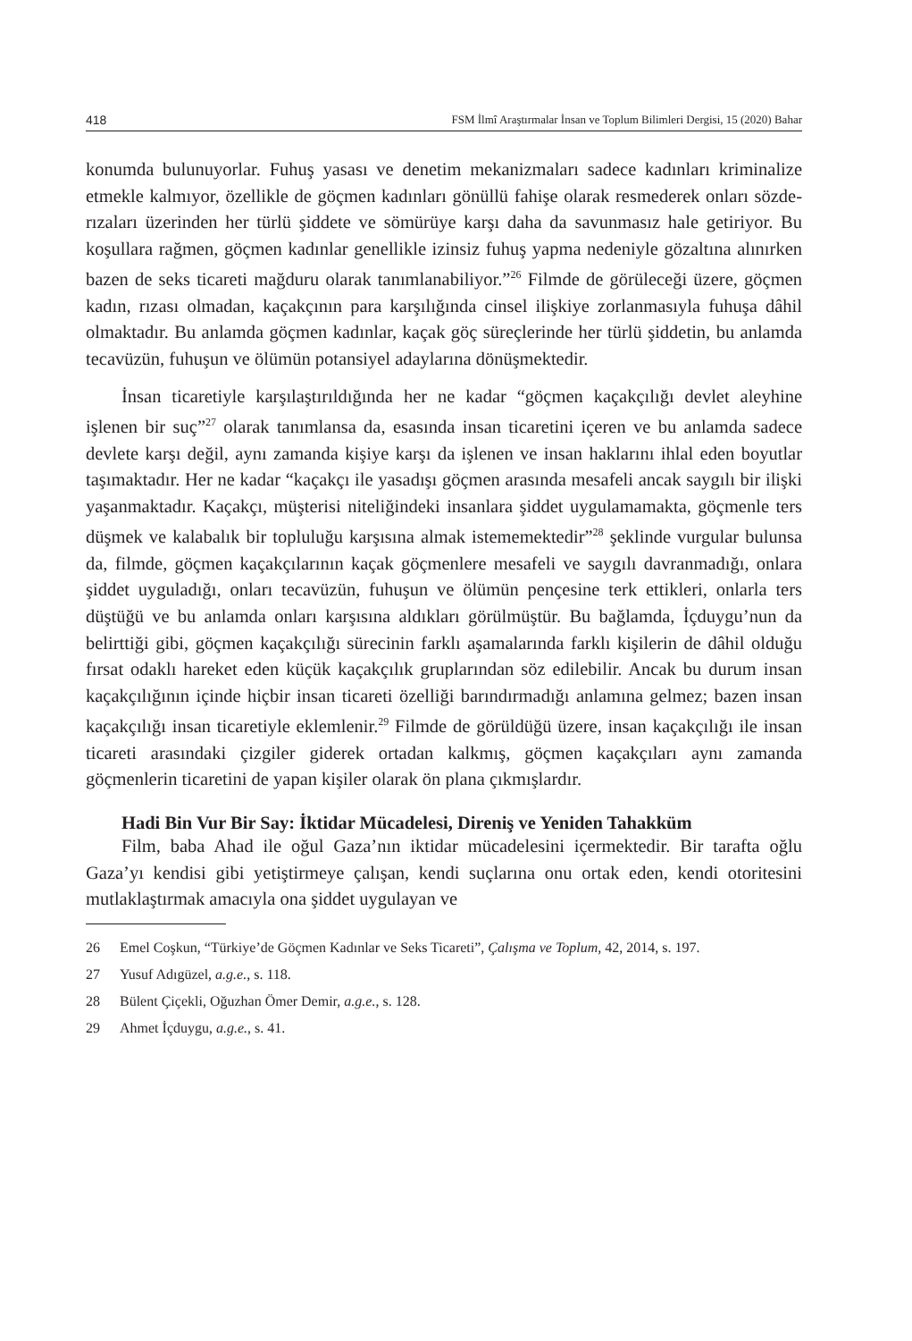418 FSM İlmî Araştırmalar İnsan ve Toplum Bilimleri Dergisi, 15 (2020) Bahar
konumda bulunuyorlar. Fuhuş yasası ve denetim mekanizmaları sadece kadınları kriminalize etmekle kalmıyor, özellikle de göçmen kadınları gönüllü fahişe olarak resmederek onları sözde-rızaları üzerinden her türlü şiddete ve sömürüye karşı daha da savunmasız hale getiriyor. Bu koşullara rağmen, göçmen kadınlar genellikle izinsiz fuhuş yapma nedeniyle gözaltına alınırken bazen de seks ticareti mağduru olarak tanımlanabiliyor.”<sup>26</sup> Filmde de görüleceği üzere, göçmen kadın, rızası olmadan, kaçakçının para karşılığında cinsel ilişkiye zorlanmasıyla fuhuşa dâhil olmaktadır. Bu anlamda göçmen kadınlar, kaçak göç süreçlerinde her türlü şiddetin, bu anlamda tecavüzün, fuhuşun ve ölümün potansiyel adaylarına dönüşmektedir.
İnsan ticaretiyle karşılaştırıldığında her ne kadar “göçmen kaçakçılığı devlet aleyhine işlenen bir suç”<sup>27</sup> olarak tanımlansa da, esasında insan ticaretini içeren ve bu anlamda sadece devlete karşı değil, aynı zamanda kişiye karşı da işlenen ve insan haklarını ihlal eden boyutlar taşımaktadır. Her ne kadar “kaçakçı ile yasadışı göçmen arasında mesafeli ancak saygılı bir ilişki yaşanmaktadır. Kaçakçı, müşterisi niteliğindeki insanlara şiddet uygulamamakta, göçmenle ters düşmek ve kalabalık bir topluluğu karşısına almak istememektedir”<sup>28</sup> şeklinde vurgular bulunsa da, filmde, göçmen kaçakçılarının kaçak göçmenlere mesafeli ve saygılı davranmadığı, onlara şiddet uyguladığı, onları tecavüzün, fuhuşun ve ölümün pençesine terk ettikleri, onlarla ters düştüğü ve bu anlamda onları karşısına aldıkları görülmüştür. Bu bağlamda, İçduygu’nun da belirttiği gibi, göçmen kaçakçılığı sürecinin farklı aşamalarında farklı kişilerin de dâhil olduğu fırsat odaklı hareket eden küçük kaçakçılık gruplarından söz edilebilir. Ancak bu durum insan kaçakçılığının içinde hiçbir insan ticareti özelliği barındırmadığı anlamına gelmez; bazen insan kaçakçılığı insan ticaretiyle eklemlenir.<sup>29</sup> Filmde de görüldüğü üzere, insan kaçakçılığı ile insan ticareti arasındaki çizgiler giderek ortadan kalkmış, göçmen kaçakçıları aynı zamanda göçmenlerin ticaretini de yapan kişiler olarak ön plana çıkmışlardır.
Hadi Bin Vur Bir Say: İktidar Mücadelesi, Direniş ve Yeniden Tahakküm
Film, baba Ahad ile oğul Gaza’nın iktidar mücadelesini içermektedir. Bir tarafta oğlu Gaza’yı kendisi gibi yetiştirmeye çalışan, kendi suçlarına onu ortak eden, kendi otoritesini mutlaklaştırmak amacıyla ona şiddet uygulayan ve
26 Emel Coşkun, “Türkiye’de Göçmen Kadınlar ve Seks Ticareti”, Çalışma ve Toplum, 42, 2014, s. 197.
27 Yusuf Adıgüzel, a.g.e., s. 118.
28 Bülent Çiçekli, Oğuzhan Ömer Demir, a.g.e., s. 128.
29 Ahmet İçduygu, a.g.e., s. 41.